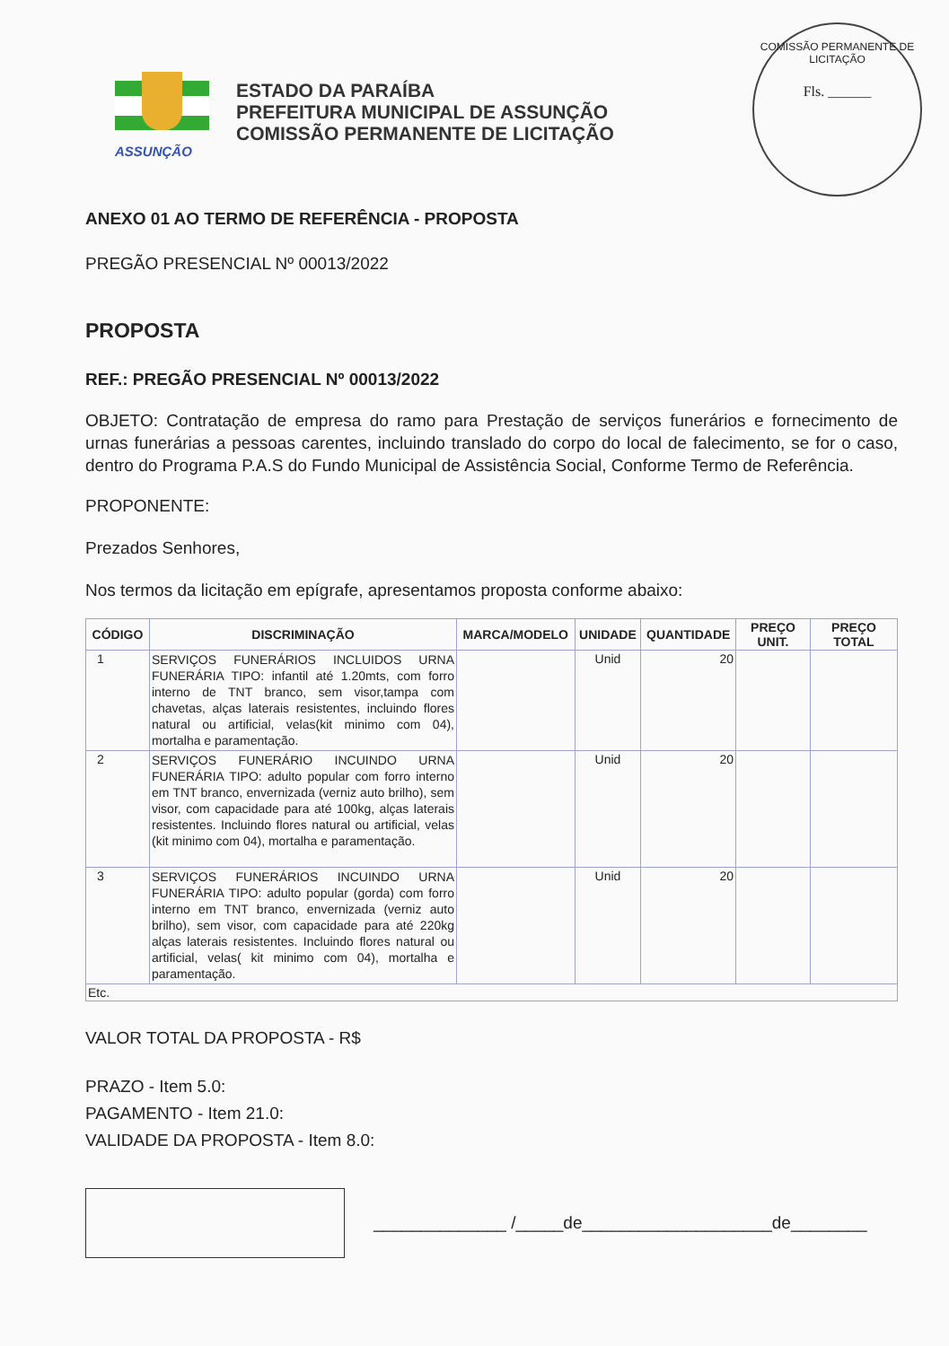ASSUNÇÃO
ESTADO DA PARAÍBA
PREFEITURA MUNICIPAL DE ASSUNÇÃO
COMISSÃO PERMANENTE DE LICITAÇÃO
COMISSÃO PERMANENTE DE LICITAÇÃO
Fls. ______
ANEXO 01 AO TERMO DE REFERÊNCIA - PROPOSTA
PREGÃO PRESENCIAL Nº 00013/2022
PROPOSTA
REF.: PREGÃO PRESENCIAL Nº 00013/2022
OBJETO: Contratação de empresa do ramo para Prestação de serviços funerários e fornecimento de urnas funerárias a pessoas carentes, incluindo translado do corpo do local de falecimento, se for o caso, dentro do Programa P.A.S do Fundo Municipal de Assistência Social, Conforme Termo de Referência.
PROPONENTE:
Prezados Senhores,
Nos termos da licitação em epígrafe, apresentamos proposta conforme abaixo:
| CÓDIGO | DISCRIMINAÇÃO | MARCA/MODELO | UNIDADE | QUANTIDADE | PREÇO UNIT. | PREÇO TOTAL |
| --- | --- | --- | --- | --- | --- | --- |
| 1 | SERVIÇOS FUNERÁRIOS INCLUIDOS URNA FUNERÁRIA TIPO: infantil até 1.20mts, com forro interno de TNT branco, sem visor,tampa com chavetas, alças laterais resistentes, incluindo flores natural ou artificial, velas(kit minimo com 04), mortalha e paramentação. | | Unid | 20 | | |
| 2 | SERVIÇOS FUNERÁRIO INCUINDO URNA FUNERÁRIA TIPO: adulto popular com forro interno em TNT branco, envernizada (verniz auto brilho), sem visor, com capacidade para até 100kg, alças laterais resistentes. Incluindo flores natural ou artificial, velas (kit minimo com 04), mortalha e paramentação. | | Unid | 20 | | |
| 3 | SERVIÇOS FUNERÁRIOS INCUINDO URNA FUNERÁRIA TIPO: adulto popular (gorda) com forro interno em TNT branco, envernizada (verniz auto brilho), sem visor, com capacidade para até 220kg alças laterais resistentes. Incluindo flores natural ou artificial, velas( kit minimo com 04), mortalha e paramentação. | | Unid | 20 | | |
| Etc. | | | | | | |
VALOR TOTAL DA PROPOSTA - R$
PRAZO - Item 5.0:
PAGAMENTO - Item 21.0:
VALIDADE DA PROPOSTA - Item 8.0:
______________ /_____de____________________de________